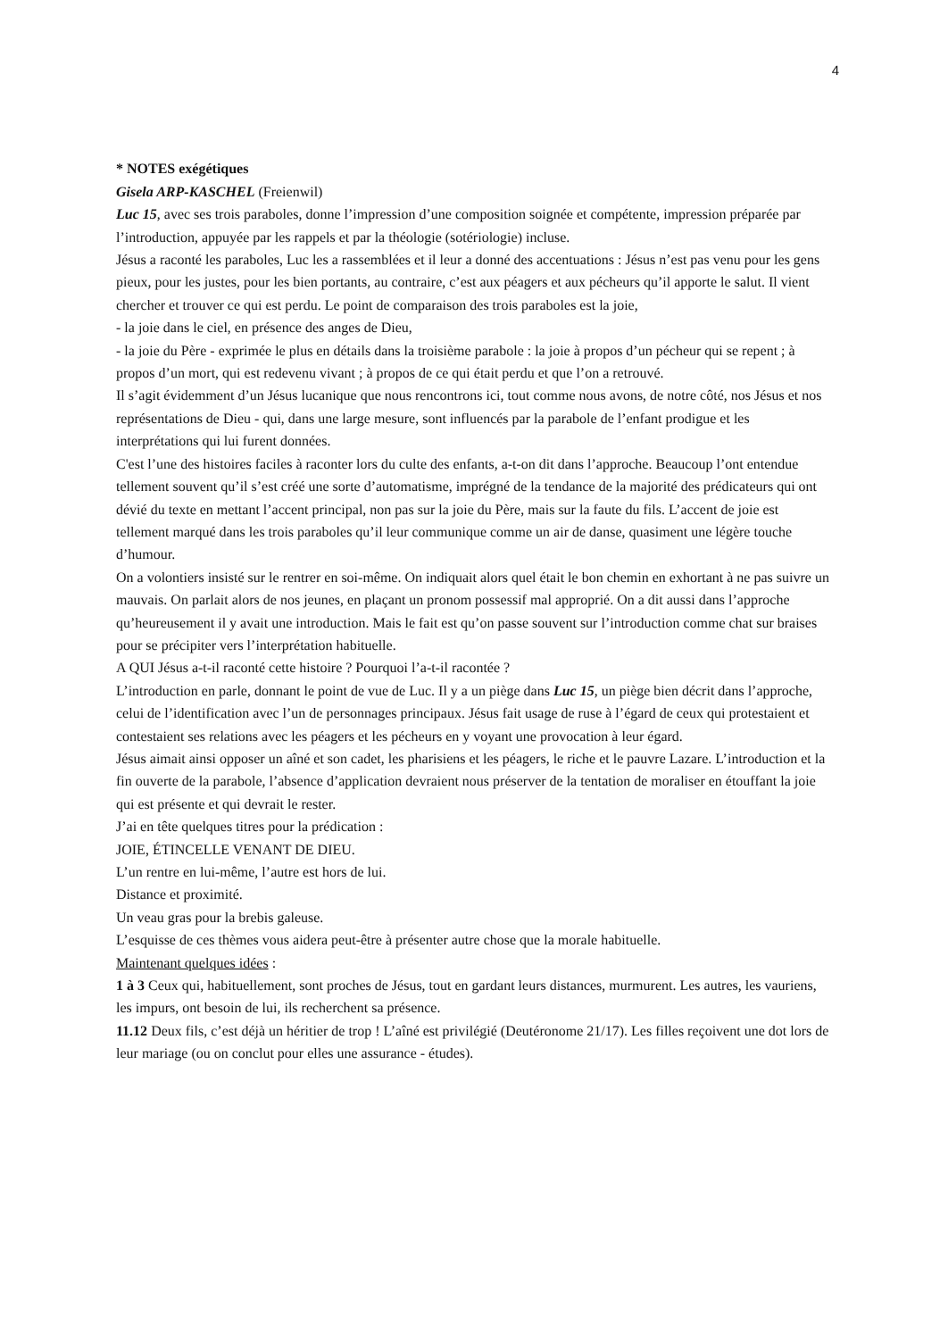4
* NOTES exégétiques
Gisela ARP-KASCHEL (Freienwil)
Luc 15, avec ses trois paraboles, donne l’impression d’une composition soignée et compétente, impression préparée par l’introduction, appuyée par les rappels et par la théologie (sotériologie) incluse.
Jésus a raconté les paraboles, Luc les a rassemblées et il leur a donné des accentuations : Jésus n’est pas venu pour les gens pieux, pour les justes, pour les bien portants, au contraire, c’est aux péagers et aux pécheurs qu’il apporte le salut. Il vient chercher et trouver ce qui est perdu. Le point de comparaison des trois paraboles est la joie,
- la joie dans le ciel, en présence des anges de Dieu,
- la joie du Père - exprimée le plus en détails dans la troisième parabole : la joie à propos d’un pécheur qui se repent ; à propos d’un mort, qui est redevenu vivant ; à propos de ce qui était perdu et que l’on a retrouvé.
Il s’agit évidemment d’un Jésus lucanique que nous rencontrons ici, tout comme nous avons, de notre côté, nos Jésus et nos représentations de Dieu - qui, dans une large mesure, sont influencés par la parabole de l’enfant prodigue et les interprétations qui lui furent données.
C'est l’une des histoires faciles à raconter lors du culte des enfants, a-t-on dit dans l’approche. Beaucoup l’ont entendue tellement souvent qu’il s’est créé une sorte d’automatisme, imprégné de la tendance de la majorité des prédicateurs qui ont dévié du texte en mettant l’accent principal, non pas sur la joie du Père, mais sur la faute du fils. L’accent de joie est tellement marqué dans les trois paraboles qu’il leur communique comme un air de danse, quasiment une légère touche d’humour.
On a volontiers insisté sur le rentrer en soi-même. On indiquait alors quel était le bon chemin en exhortant à ne pas suivre un mauvais. On parlait alors de nos jeunes, en plaçant un pronom possessif mal approprié. On a dit aussi dans l’approche qu’heureusement il y avait une introduction. Mais le fait est qu’on passe souvent sur l’introduction comme chat sur braises pour se précipiter vers l’interprétation habituelle.
A QUI Jésus a-t-il raconté cette histoire ? Pourquoi l’a-t-il racontée ?
L’introduction en parle, donnant le point de vue de Luc. Il y a un piège dans Luc 15, un piège bien décrit dans l’approche, celui de l’identification avec l’un de personnages principaux. Jésus fait usage de ruse à l’égard de ceux qui protestaient et contestaient ses relations avec les péagers et les pécheurs en y voyant une provocation à leur égard.
Jésus aimait ainsi opposer un aîné et son cadet, les pharisiens et les péagers, le riche et le pauvre Lazare. L’introduction et la fin ouverte de la parabole, l’absence d’application devraient nous préserver de la tentation de moraliser en étouffant la joie qui est présente et qui devrait le rester.
J’ai en tête quelques titres pour la prédication :
JOIE, ÉTINCELLE VENANT DE DIEU.
L’un rentre en lui-même, l’autre est hors de lui.
Distance et proximité.
Un veau gras pour la brebis galeuse.
L’esquisse de ces thèmes vous aidera peut-être à présenter autre chose que la morale habituelle.
Maintenant quelques idées :
1 à 3 Ceux qui, habituellement, sont proches de Jésus, tout en gardant leurs distances, murmurent. Les autres, les vauriens, les impurs, ont besoin de lui, ils recherchent sa présence.
11.12 Deux fils, c’est déjà un héritier de trop ! L’aîné est privilégié (Deutéronome 21/17). Les filles reçoivent une dot lors de leur mariage (ou on conclut pour elles une assurance - études).